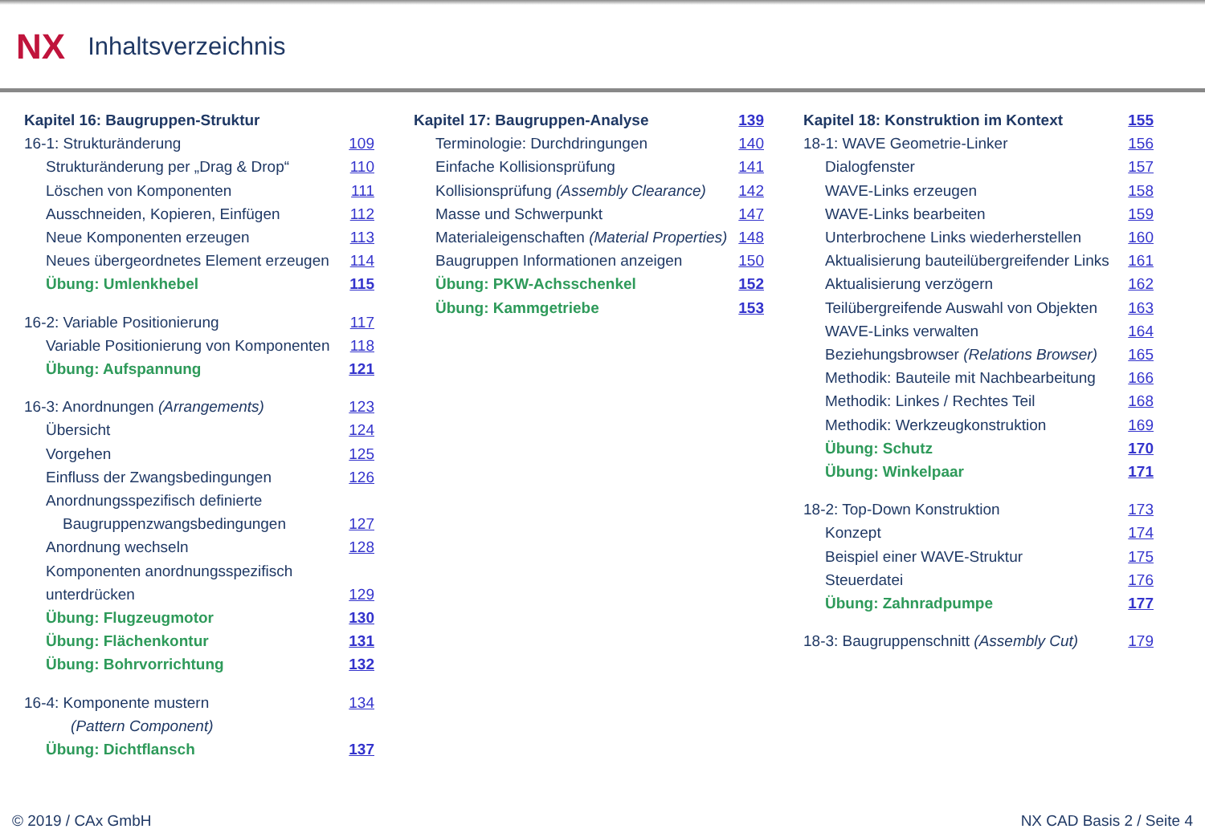NX Inhaltsverzeichnis
Kapitel 16: Baugruppen-Struktur
16-1: Strukturänderung 109
Strukturänderung per „Drag & Drop“110
Löschen von Komponenten 111
Ausschneiden, Kopieren, Einfügen 112
Neue Komponenten erzeugen 113
Neues übergeordnetes Element erzeugen 114
Übung: Umlenkhebel 115
16-2: Variable Positionierung 117
Variable Positionierung von Komponenten 118
Übung: Aufspannung 121
16-3: Anordnungen (Arrangements) 123
Übersicht 124
Vorgehen 125
Einfluss der Zwangsbedingungen 126
Anordnungsspezifisch definierte
Baugruppenzwangsbedingungen 127
Anordnung wechseln 128
Komponenten anordnungsspezifisch
unterdrücken 129
Übung: Flugzeugmotor 130
Übung: Flächenkontur 131
Übung: Bohrvorrichtung 132
16-4: Komponente mustern
(Pattern Component) 134
Übung: Dichtflansch 137
Kapitel 17: Baugruppen-Analyse 139
Terminologie: Durchdringungen 140
Einfache Kollisionsprüfung 141
Kollisionsprüfung (Assembly Clearance) 142
Masse und Schwerpunkt 147
Materialeigenschaften (Material Properties) 148
Baugruppen Informationen anzeigen 150
Übung: PKW-Achsschenkel 152
Übung: Kammgetriebe 153
Kapitel 18: Konstruktion im Kontext 155
18-1: WAVE Geometrie-Linker 156
Dialogfenster 157
WAVE-Links erzeugen 158
WAVE-Links bearbeiten 159
Unterbrochene Links wiederherstellen 160
Aktualisierung bauteilübergreifender Links 161
Aktualisierung verzögern 162
Teilübergreifende Auswahl von Objekten 163
WAVE-Links verwalten 164
Beziehungsbrowser (Relations Browser) 165
Methodik: Bauteile mit Nachbearbeitung 166
Methodik: Linkes / Rechtes Teil 168
Methodik: Werkzeugkonstruktion 169
Übung: Schutz 170
Übung: Winkelpaar 171
18-2: Top-Down Konstruktion 173
Konzept 174
Beispiel einer WAVE-Struktur 175
Steuerdatei 176
Übung: Zahnradpumpe 177
18-3: Baugruppenschnitt (Assembly Cut) 179
© 2019 / CAx GmbH NX CAD Basis 2 / Seite 4